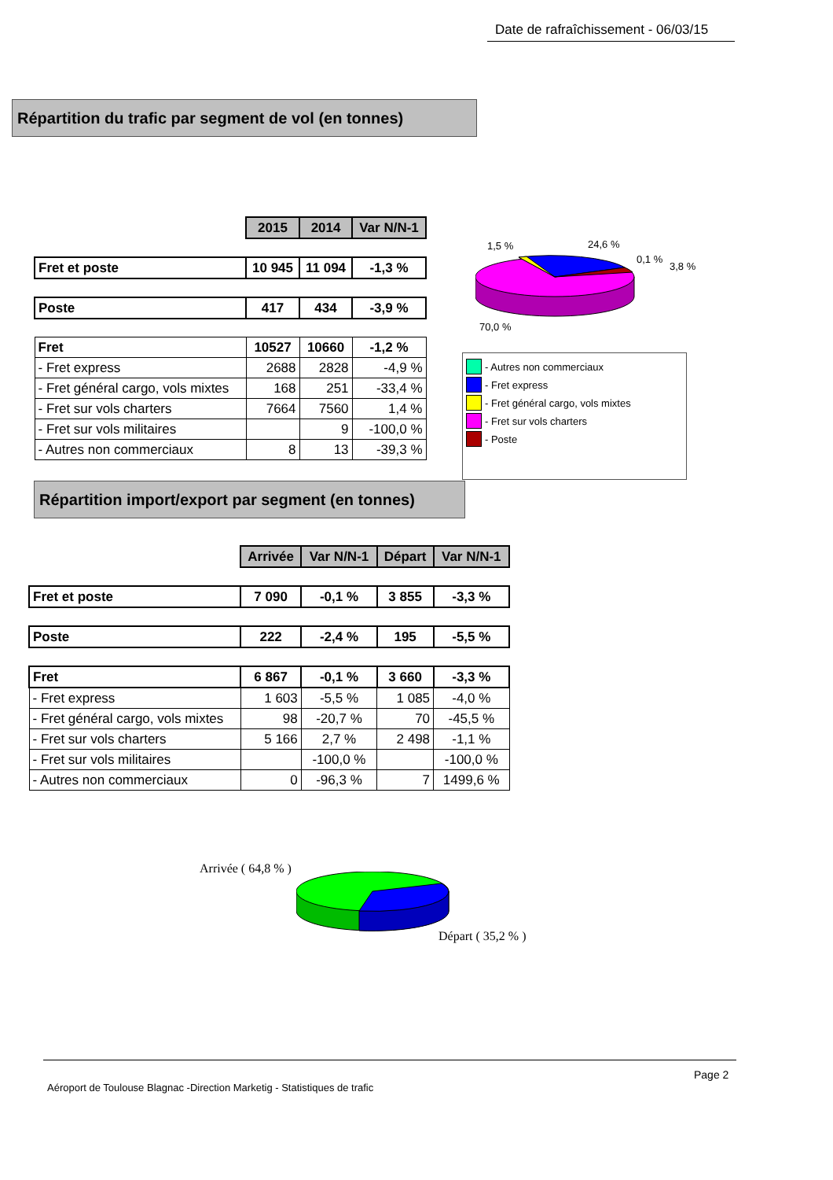Date de rafraîchissement - 06/03/15
Répartition du trafic par segment de vol (en tonnes)
| | 2015 | 2014 | Var N/N-1 |
| Fret et poste | 10 945 | 11 094 | -1,3 % |
| Poste | 417 | 434 | -3,9 % |
| Fret | 10527 | 10660 | -1,2 % |
| - Fret express | 2688 | 2828 | -4,9 % |
| - Fret général cargo, vols mixtes | 168 | 251 | -33,4 % |
| - Fret sur vols charters | 7664 | 7560 | 1,4 % |
| - Fret sur vols militaires | | 9 | -100,0 % |
| - Autres non commerciaux | 8 | 13 | -39,3 % |
1,5 % 24,6 %
0,1 %
3,8 %
70,0 %
- Autres non commerciaux
- Fret express
- Fret général cargo, vols mixtes
- Fret sur vols charters
- Poste
Répartition import/export par segment (en tonnes)
| | Arrivée | Var N/N-1 | Départ | Var N/N-1 |
| Fret et poste | 7 090 | -0,1 % | 3 855 | -3,3 % |
| Poste | 222 | -2,4 % | 195 | -5,5 % |
| Fret | 6 867 | -0,1 % | 3 660 | -3,3 % |
| - Fret express | 1 603 | -5,5 % | 1 085 | -4,0 % |
| - Fret général cargo, vols mixtes | 98 | -20,7 % | 70 | -45,5 % |
| - Fret sur vols charters | 5 166 | 2,7 % | 2 498 | -1,1 % |
| - Fret sur vols militaires | | -100,0 % | | -100,0 % |
| - Autres non commerciaux | 0 | -96,3 % | 7 | 1499,6 % |
Arrivée ( 64,8 % )
Départ ( 35,2 % )
Aéroport de Toulouse Blagnac -Direction Marketig - Statistiques de trafic
Page 2